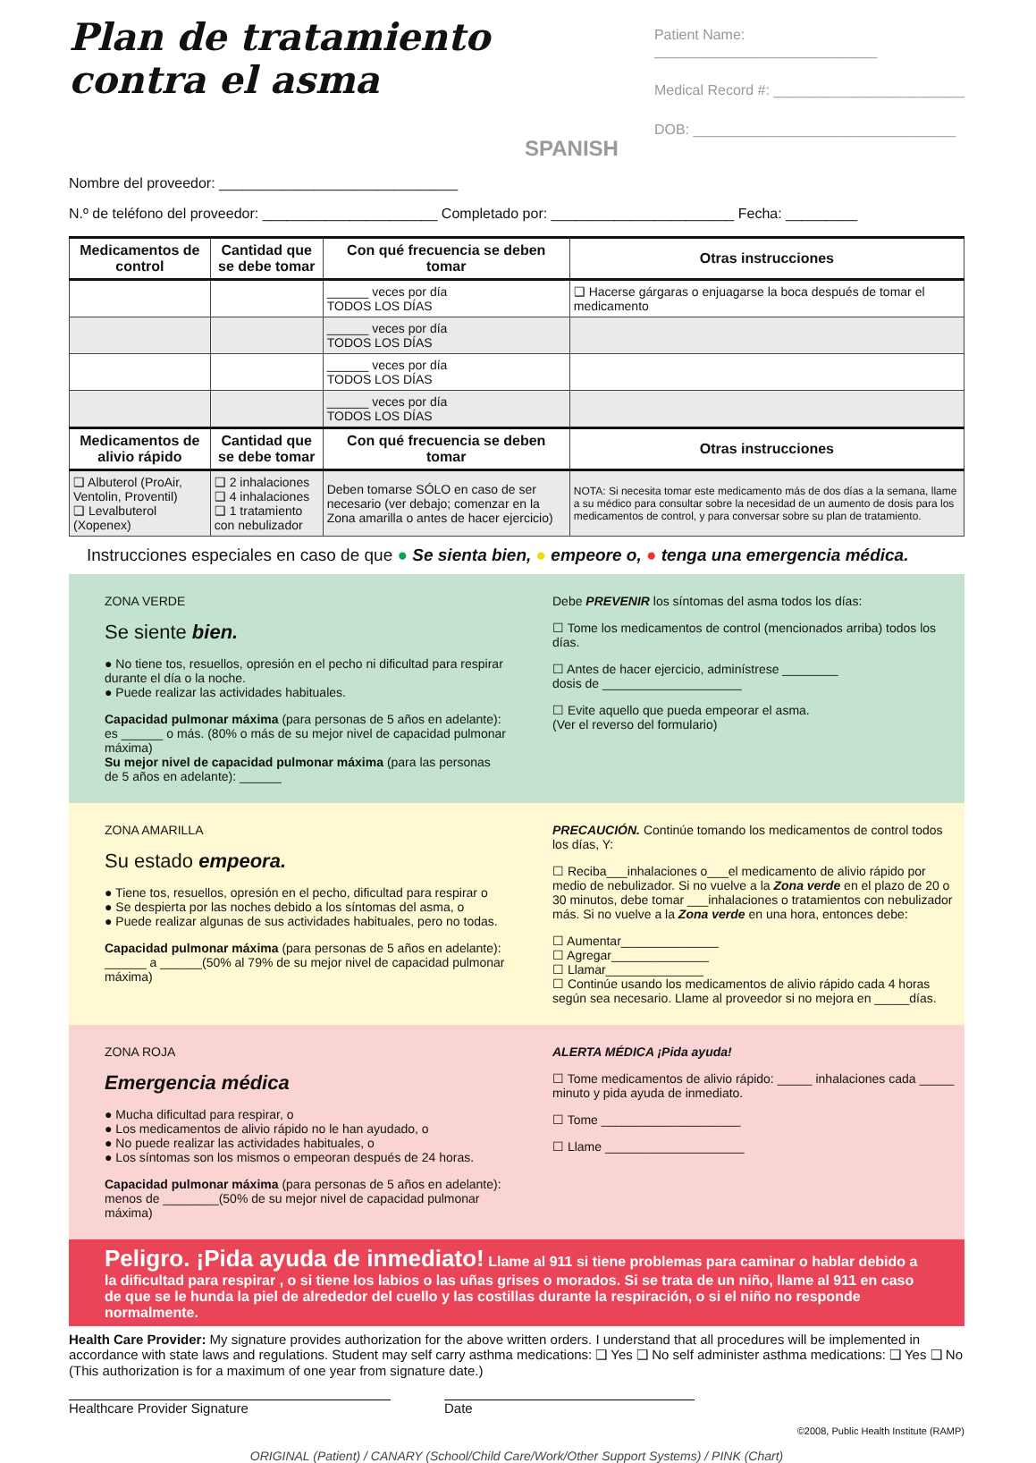Plan de tratamiento
contra el asma
SPANISH
Patient Name: ____________________________
Medical Record #: ________________________
DOB: _________________________________
Nombre del proveedor: ______________________________
N.º de teléfono del proveedor: ______________________ Completado por: _______________________ Fecha: _________
| Medicamentos de control | Cantidad que se debe tomar | Con qué frecuencia se deben tomar | Otras instrucciones |
| --- | --- | --- | --- |
| | | ______ veces por día TODOS LOS DÍAS | ❑ Hacerse gárgaras o enjuagarse la boca después de tomar el medicamento |
| | | ______ veces por día TODOS LOS DÍAS | |
| | | ______ veces por día TODOS LOS DÍAS | |
| | | ______ veces por día TODOS LOS DÍAS | |
| Medicamentos de alivio rápido | Cantidad que se debe tomar | Con qué frecuencia se deben tomar | Otras instrucciones |
| ❑ Albuterol (ProAir, Ventolin, Proventil) ❑ Levalbuterol (Xopenex) | ❑ 2 inhalaciones ❑ 4 inhalaciones ❑ 1 tratamiento con nebulizador | Deben tomarse SÓLO en caso de ser necesario (ver debajo; comenzar en la Zona amarilla o antes de hacer ejercicio) | NOTA: Si necesita tomar este medicamento más de dos días a la semana, llame a su médico para consultar sobre la necesidad de un aumento de dosis para los medicamentos de control, y para conversar sobre su plan de tratamiento. |
Instrucciones especiales en caso de que ● Se sienta bien, ● empeore o, ● tenga una emergencia médica.
ZONA VERDE
Se siente bien.
● No tiene tos, resuellos, opresión en el pecho ni dificultad para respirar durante el día o la noche.
● Puede realizar las actividades habituales.
Capacidad pulmonar máxima (para personas de 5 años en adelante): es ______ o más. (80% o más de su mejor nivel de capacidad pulmonar máxima)
Su mejor nivel de capacidad pulmonar máxima (para las personas de 5 años en adelante): ______
Debe PREVENIR los síntomas del asma todos los días:
☐ Tome los medicamentos de control (mencionados arriba) todos los días.
☐ Antes de hacer ejercicio, adminístrese ________
dosis de ____________________
☐ Evite aquello que pueda empeorar el asma.
(Ver el reverso del formulario)
ZONA AMARILLA
Su estado empeora.
● Tiene tos, resuellos, opresión en el pecho, dificultad para respirar o
● Se despierta por las noches debido a los síntomas del asma, o
● Puede realizar algunas de sus actividades habituales, pero no todas.
Capacidad pulmonar máxima (para personas de 5 años en adelante): ______ a ______(50% al 79% de su mejor nivel de capacidad pulmonar máxima)
PRECAUCIÓN. Continúe tomando los medicamentos de control todos los días, Y:
☐ Reciba___inhalaciones o___el medicamento de alivio rápido por medio de nebulizador. Si no vuelve a la Zona verde en el plazo de 20 o 30 minutos, debe tomar ___inhalaciones o tratamientos con nebulizador más. Si no vuelve a la Zona verde en una hora, entonces debe:
☐ Aumentar______________
☐ Agregar______________
☐ Llamar______________
☐ Continúe usando los medicamentos de alivio rápido cada 4 horas según sea necesario. Llame al proveedor si no mejora en _____días.
ZONA ROJA
Emergencia médica
● Mucha dificultad para respirar, o
● Los medicamentos de alivio rápido no le han ayudado, o
● No puede realizar las actividades habituales, o
● Los síntomas son los mismos o empeoran después de 24 horas.
Capacidad pulmonar máxima (para personas de 5 años en adelante): menos de ________(50% de su mejor nivel de capacidad pulmonar máxima)
ALERTA MÉDICA ¡Pida ayuda!
☐ Tome medicamentos de alivio rápido: _____ inhalaciones cada _____ minuto y pida ayuda de inmediato.
☐ Tome ____________________
☐ Llame ____________________
Peligro. ¡Pida ayuda de inmediato! Llame al 911 si tiene problemas para caminar o hablar debido a la dificultad para respirar , o si tiene los labios o las uñas grises o morados. Si se trata de un niño, llame al 911 en caso de que se le hunda la piel de alrededor del cuello y las costillas durante la respiración, o si el niño no responde normalmente.
Health Care Provider: My signature provides authorization for the above written orders. I understand that all procedures will be implemented in accordance with state laws and regulations. Student may self carry asthma medications: ❑ Yes ❑ No self administer asthma medications: ❑ Yes ❑ No (This authorization is for a maximum of one year from signature date.)
Healthcare Provider Signature Date
©2008, Public Health Institute (RAMP)
ORIGINAL (Patient) / CANARY (School/Child Care/Work/Other Support Systems) / PINK (Chart)